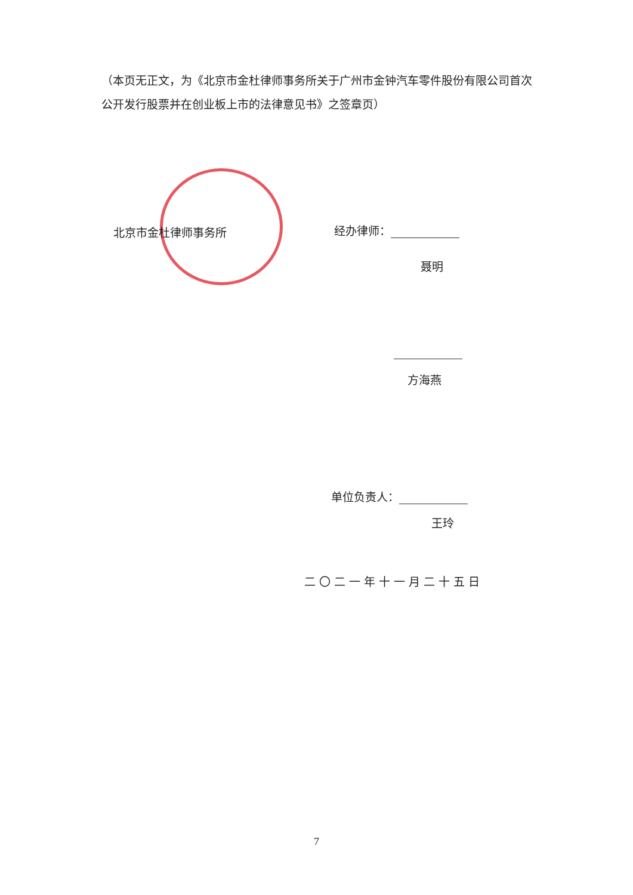（本页无正文，为《北京市金杜律师事务所关于广州市金钟汽车零件股份有限公司首次公开发行股票并在创业板上市的法律意见书》之签章页）
北京市金杜律师事务所 经办律师：
聂明
方海燕
单位负责人：
王玲
二〇二一年十一月二十五日
7